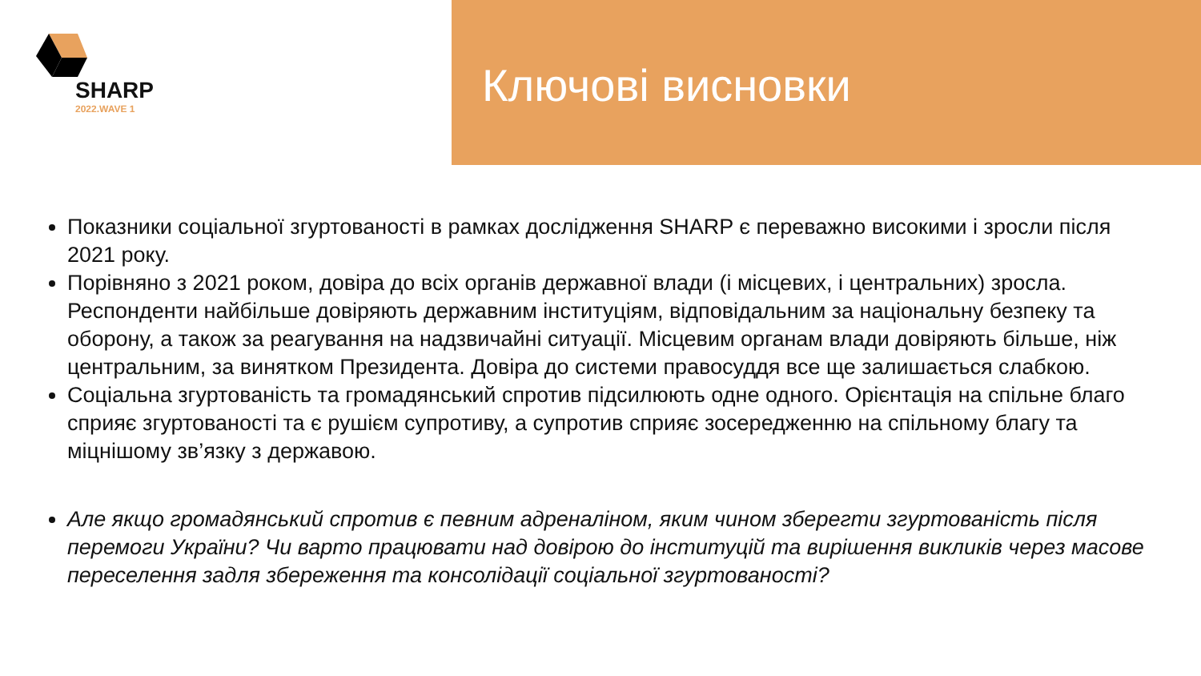SHARP
2022.WAVE 1
Ключові висновки
Показники соціальної згуртованості в рамках дослідження SHARP є переважно високими і зросли після 2021 року.
Порівняно з 2021 роком, довіра до всіх органів державної влади (і місцевих, і центральних) зросла. Респонденти найбільше довіряють державним інституціям, відповідальним за національну безпеку та оборону, а також за реагування на надзвичайні ситуації. Місцевим органам влади довіряють більше, ніж центральним, за винятком Президента. Довіра до системи правосуддя все ще залишається слабкою.
Соціальна згуртованість та громадянський спротив підсилюють одне одного. Орієнтація на спільне благо сприяє згуртованості та є рушієм супротиву, а супротив сприяє зосередженню на спільному благу та міцнішому зв’язку з державою.
Але якщо громадянський спротив є певним адреналіном, яким чином зберегти згуртованість після перемоги України? Чи варто працювати над довірою до інституцій та вирішення викликів через масове переселення задля збереження та консолідації соціальної згуртованості?